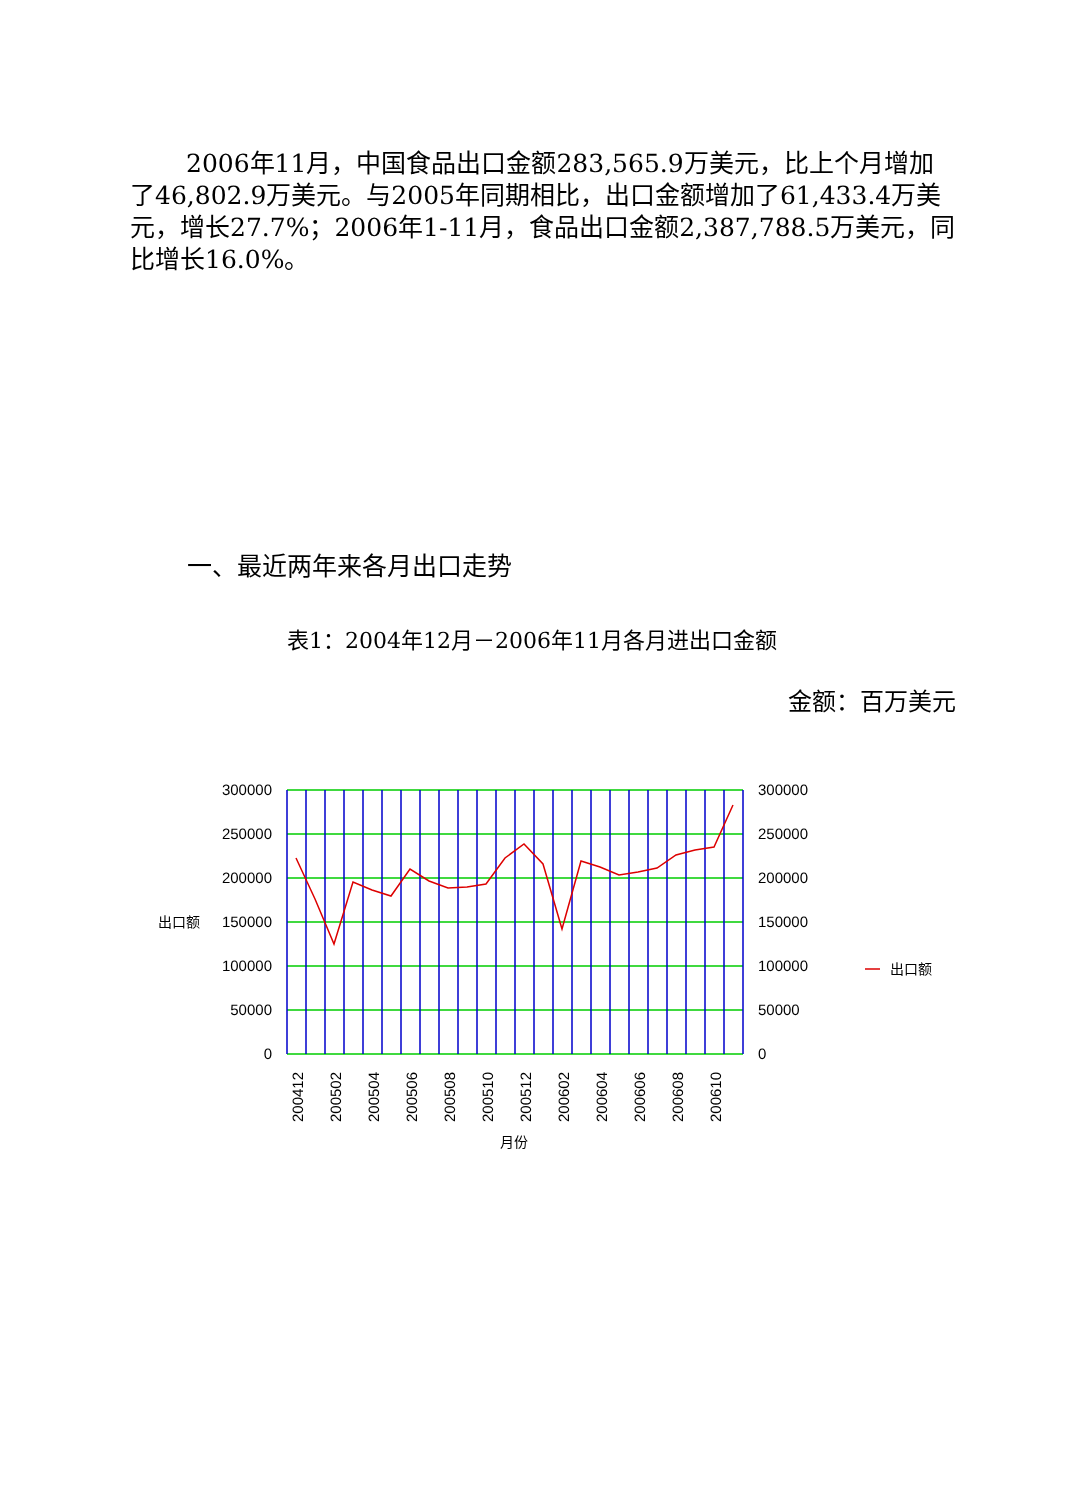2006年11月，中国食品出口金额283,565.9万美元，比上个月增加了46,802.9万美元。与2005年同期相比，出口金额增加了61,433.4万美元，增长27.7%；2006年1-11月，食品出口金额2,387,788.5万美元，同比增长16.0%。
一、最近两年来各月出口走势
表1：2004年12月－2006年11月各月进出口金额
金额：百万美元
300000
250000
200000
150000
100000
50000
0
300000
250000
200000
150000
100000
50000
0
出口额
出口额
200412
200502
200504
200506
200508
200510
200512
200602
200604
200606
200608
200610
月份